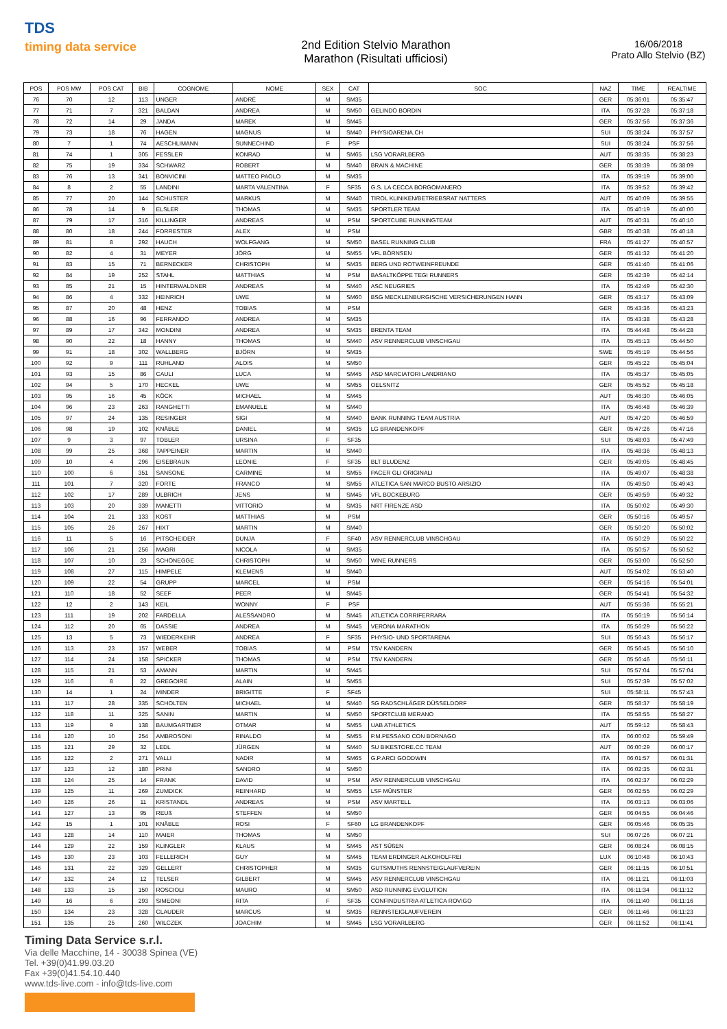TDS
timing data service
2nd Edition Stelvio Marathon
Marathon (Risultati ufficiosi)
16/06/2018
Prato Allo Stelvio (BZ)
| POS | POS MW | POS CAT | BIB | COGNOME | NOME | SEX | CAT | SOC | NAZ | TIME | REALTIME |
| --- | --- | --- | --- | --- | --- | --- | --- | --- | --- | --- | --- |
| 76 | 70 | 12 | 113 | UNGER | ANDRÉ | M | SM35 | | GER | 05:36:01 | 05:35:47 |
| 77 | 71 | 7 | 321 | BALDAN | ANDREA | M | SM50 | GELINDO BORDIN | ITA | 05:37:28 | 05:37:18 |
| 78 | 72 | 14 | 29 | JANDA | MAREK | M | SM45 | | GER | 05:37:56 | 05:37:36 |
| 79 | 73 | 18 | 76 | HAGEN | MAGNUS | M | SM40 | PHYSIOARENA.CH | SUI | 05:38:24 | 05:37:57 |
| 80 | 7 | 1 | 74 | AESCHLIMANN | SUNNECHIND | F | PSF | | SUI | 05:38:24 | 05:37:56 |
| 81 | 74 | 1 | 305 | FESSLER | KONRAD | M | SM65 | LSG VORARLBERG | AUT | 05:38:35 | 05:38:23 |
| 82 | 75 | 19 | 334 | SCHWARZ | ROBERT | M | SM40 | BRAIN & MACHINE | GER | 05:38:39 | 05:38:09 |
| 83 | 76 | 13 | 341 | BONVICINI | MATTEO PAOLO | M | SM35 | | ITA | 05:39:19 | 05:39:00 |
| 84 | 8 | 2 | 55 | LANDINI | MARTA VALENTINA | F | SF35 | G.S. LA CECCA BORGOMANERO | ITA | 05:39:52 | 05:39:42 |
| 85 | 77 | 20 | 144 | SCHUSTER | MARKUS | M | SM40 | TIROL KLINIKEN/BETRIEBSRAT NATTERS | AUT | 05:40:09 | 05:39:55 |
| 86 | 78 | 14 | 9 | ELSLER | THOMAS | M | SM35 | SPORTLER TEAM | ITA | 05:40:19 | 05:40:00 |
| 87 | 79 | 17 | 316 | KILLINGER | ANDREAS | M | PSM | SPORTCUBE RUNNINGTEAM | AUT | 05:40:31 | 05:40:10 |
| 88 | 80 | 18 | 244 | FORRESTER | ALEX | M | PSM | | GBR | 05:40:38 | 05:40:18 |
| 89 | 81 | 8 | 292 | HAUCH | WOLFGANG | M | SM50 | BASEL RUNNING CLUB | FRA | 05:41:27 | 05:40:57 |
| 90 | 82 | 4 | 31 | MEYER | JÖRG | M | SM55 | VFL BÖRNSEN | GER | 05:41:32 | 05:41:20 |
| 91 | 83 | 15 | 71 | BERNECKER | CHRISTOPH | M | SM35 | BERG UND ROTWEINFREUNDE | GER | 05:41:40 | 05:41:06 |
| 92 | 84 | 19 | 252 | STAHL | MATTHIAS | M | PSM | BASALTKÖPPE TEGI RUNNERS | GER | 05:42:39 | 05:42:14 |
| 93 | 85 | 21 | 15 | HINTERWALDNER | ANDREAS | M | SM40 | ASC NEUGRIES | ITA | 05:42:49 | 05:42:30 |
| 94 | 86 | 4 | 332 | HEINRICH | UWE | M | SM60 | BSG MECKLENBURGISCHE VERSICHERUNGEN HANN | GER | 05:43:17 | 05:43:09 |
| 95 | 87 | 20 | 48 | HENZ | TOBIAS | M | PSM | | GER | 05:43:36 | 05:43:23 |
| 96 | 88 | 16 | 96 | FERRANDO | ANDREA | M | SM35 | | ITA | 05:43:38 | 05:43:28 |
| 97 | 89 | 17 | 342 | MONDINI | ANDREA | M | SM35 | BRENTA TEAM | ITA | 05:44:48 | 05:44:28 |
| 98 | 90 | 22 | 18 | HANNY | THOMAS | M | SM40 | ASV RENNERCLUB VINSCHGAU | ITA | 05:45:13 | 05:44:50 |
| 99 | 91 | 18 | 302 | WALLBERG | BJÖRN | M | SM35 | | SWE | 05:45:19 | 05:44:56 |
| 100 | 92 | 9 | 111 | RUHLAND | ALOIS | M | SM50 | | GER | 05:45:22 | 05:45:04 |
| 101 | 93 | 15 | 86 | CAULI | LUCA | M | SM45 | ASD MARCIATORI LANDRIANO | ITA | 05:45:37 | 05:45:05 |
| 102 | 94 | 5 | 170 | HECKEL | UWE | M | SM55 | OELSNITZ | GER | 05:45:52 | 05:45:18 |
| 103 | 95 | 16 | 45 | KÖCK | MICHAEL | M | SM45 | | AUT | 05:46:30 | 05:46:05 |
| 104 | 96 | 23 | 263 | RANGHETTI | EMANUELE | M | SM40 | | ITA | 05:46:48 | 05:46:39 |
| 105 | 97 | 24 | 135 | RESINGER | SIGI | M | SM40 | BANK RUNNING TEAM AUSTRIA | AUT | 05:47:20 | 05:46:59 |
| 106 | 98 | 19 | 102 | KNÄBLE | DANIEL | M | SM35 | LG BRANDENKOPF | GER | 05:47:26 | 05:47:16 |
| 107 | 9 | 3 | 97 | TOBLER | URSINA | F | SF35 | | SUI | 05:48:03 | 05:47:49 |
| 108 | 99 | 25 | 368 | TAPPEINER | MARTIN | M | SM40 | | ITA | 05:48:36 | 05:48:13 |
| 109 | 10 | 4 | 296 | EISEBRAUN | LEONIE | F | SF35 | BLT BLUDENZ | GER | 05:49:05 | 05:48:45 |
| 110 | 100 | 6 | 351 | SANSONE | CARMINE | M | SM55 | PACER GLI ORIGINALI | ITA | 05:49:07 | 05:48:38 |
| 111 | 101 | 7 | 320 | FORTE | FRANCO | M | SM55 | ATLETICA SAN MARCO BUSTO ARSIZIO | ITA | 05:49:50 | 05:49:43 |
| 112 | 102 | 17 | 289 | ULBRICH | JENS | M | SM45 | VFL BÜCKEBURG | GER | 05:49:59 | 05:49:32 |
| 113 | 103 | 20 | 339 | MANETTI | VITTORIO | M | SM35 | NRT FIRENZE ASD | ITA | 05:50:02 | 05:49:30 |
| 114 | 104 | 21 | 133 | KOST | MATTHIAS | M | PSM | | GER | 05:50:16 | 05:49:57 |
| 115 | 105 | 26 | 267 | HIXT | MARTIN | M | SM40 | | GER | 05:50:20 | 05:50:02 |
| 116 | 11 | 5 | 16 | PITSCHEIDER | DUNJA | F | SF40 | ASV RENNERCLUB VINSCHGAU | ITA | 05:50:29 | 05:50:22 |
| 117 | 106 | 21 | 256 | MAGRI | NICOLA | M | SM35 | | ITA | 05:50:57 | 05:50:52 |
| 118 | 107 | 10 | 23 | SCHÖNEGGE | CHRISTOPH | M | SM50 | WINE RUNNERS | GER | 05:53:00 | 05:52:50 |
| 119 | 108 | 27 | 115 | HIMPELE | KLEMENS | M | SM40 | | AUT | 05:54:02 | 05:53:40 |
| 120 | 109 | 22 | 54 | GRUPP | MARCEL | M | PSM | | GER | 05:54:16 | 05:54:01 |
| 121 | 110 | 18 | 52 | SEEF | PEER | M | SM45 | | GER | 05:54:41 | 05:54:32 |
| 122 | 12 | 2 | 143 | KEIL | WONNY | F | PSF | | AUT | 05:55:36 | 05:55:21 |
| 123 | 111 | 19 | 202 | FARDELLA | ALESSANDRO | M | SM45 | ATLETICA CORRIFERRARA | ITA | 05:56:19 | 05:56:14 |
| 124 | 112 | 20 | 65 | DASSIE | ANDREA | M | SM45 | VERONA MARATHON | ITA | 05:56:29 | 05:56:22 |
| 125 | 13 | 5 | 73 | WIEDERKEHR | ANDREA | F | SF35 | PHYSIO- UND SPORTARENA | SUI | 05:56:43 | 05:56:17 |
| 126 | 113 | 23 | 157 | WEBER | TOBIAS | M | PSM | TSV KANDERN | GER | 05:56:45 | 05:56:10 |
| 127 | 114 | 24 | 158 | SPICKER | THOMAS | M | PSM | TSV KANDERN | GER | 05:56:46 | 05:56:11 |
| 128 | 115 | 21 | 53 | AMANN | MARTIN | M | SM45 | | SUI | 05:57:04 | 05:57:04 |
| 129 | 116 | 8 | 22 | GREGOIRE | ALAIN | M | SM55 | | SUI | 05:57:39 | 05:57:02 |
| 130 | 14 | 1 | 24 | MINDER | BRIGITTE | F | SF45 | | SUI | 05:58:11 | 05:57:43 |
| 131 | 117 | 28 | 335 | SCHOLTEN | MICHAEL | M | SM40 | SG RADSCHLÄGER DÜSSELDORF | GER | 05:58:37 | 05:58:19 |
| 132 | 118 | 11 | 325 | SANIN | MARTIN | M | SM50 | SPORTCLUB MERANO | ITA | 05:58:55 | 05:58:27 |
| 133 | 119 | 9 | 138 | BAUMGARTNER | OTMAR | M | SM55 | UAB ATHLETICS | AUT | 05:59:12 | 05:58:43 |
| 134 | 120 | 10 | 254 | AMBROSONI | RINALDO | M | SM55 | P.M.PESSANO CON BORNAGO | ITA | 06:00:02 | 05:59:49 |
| 135 | 121 | 29 | 32 | LEDL | JÜRGEN | M | SM40 | SU BIKESTORE.CC TEAM | AUT | 06:00:29 | 06:00:17 |
| 136 | 122 | 2 | 271 | VALLI | NADIR | M | SM65 | G.P.ARCI GOODWIN | ITA | 06:01:57 | 06:01:31 |
| 137 | 123 | 12 | 180 | PRINI | SANDRO | M | SM50 | | ITA | 06:02:35 | 06:02:31 |
| 138 | 124 | 25 | 14 | FRANK | DAVID | M | PSM | ASV RENNERCLUB VINSCHGAU | ITA | 06:02:37 | 06:02:29 |
| 139 | 125 | 11 | 269 | ZUMDICK | REINHARD | M | SM55 | LSF MÜNSTER | GER | 06:02:55 | 06:02:29 |
| 140 | 126 | 26 | 11 | KRISTANDL | ANDREAS | M | PSM | ASV MARTELL | ITA | 06:03:13 | 06:03:06 |
| 141 | 127 | 13 | 95 | REUß | STEFFEN | M | SM50 | | GER | 06:04:55 | 06:04:46 |
| 142 | 15 | 1 | 101 | KNÄBLE | ROSI | F | SF60 | LG BRANDENKOPF | GER | 06:05:46 | 06:05:35 |
| 143 | 128 | 14 | 110 | MAIER | THOMAS | M | SM50 | | SUI | 06:07:26 | 06:07:21 |
| 144 | 129 | 22 | 159 | KLINGLER | KLAUS | M | SM45 | AST SÜßEN | GER | 06:08:24 | 06:08:15 |
| 145 | 130 | 23 | 103 | FELLERICH | GUY | M | SM45 | TEAM ERDINGER ALKOHOLFREI | LUX | 06:10:48 | 06:10:43 |
| 146 | 131 | 22 | 329 | GELLERT | CHRISTOPHER | M | SM35 | GUTSMUTHS RENNSTEIGLAUFVEREIN | GER | 06:11:15 | 06:10:51 |
| 147 | 132 | 24 | 12 | TELSER | GILBERT | M | SM45 | ASV RENNERCLUB VINSCHGAU | ITA | 06:11:21 | 06:11:03 |
| 148 | 133 | 15 | 150 | ROSCIOLI | MAURO | M | SM50 | ASD RUNNING EVOLUTION | ITA | 06:11:34 | 06:11:12 |
| 149 | 16 | 6 | 293 | SIMEONI | RITA | F | SF35 | CONFINDUSTRIA ATLETICA ROVIGO | ITA | 06:11:40 | 06:11:16 |
| 150 | 134 | 23 | 328 | CLAUDER | MARCUS | M | SM35 | RENNSTEIGLAUFVEREIN | GER | 06:11:46 | 06:11:23 |
| 151 | 135 | 25 | 260 | WILCZEK | JOACHIM | M | SM45 | LSG VORARLBERG | GER | 06:11:52 | 06:11:41 |
Timing Data Service s.r.l.
Via delle Macchine, 14 - 30038 Spinea (VE)
Tel. +39(0)41.99.03.20
Fax +39(0)41.54.10.440
www.tds-live.com - info@tds-live.com